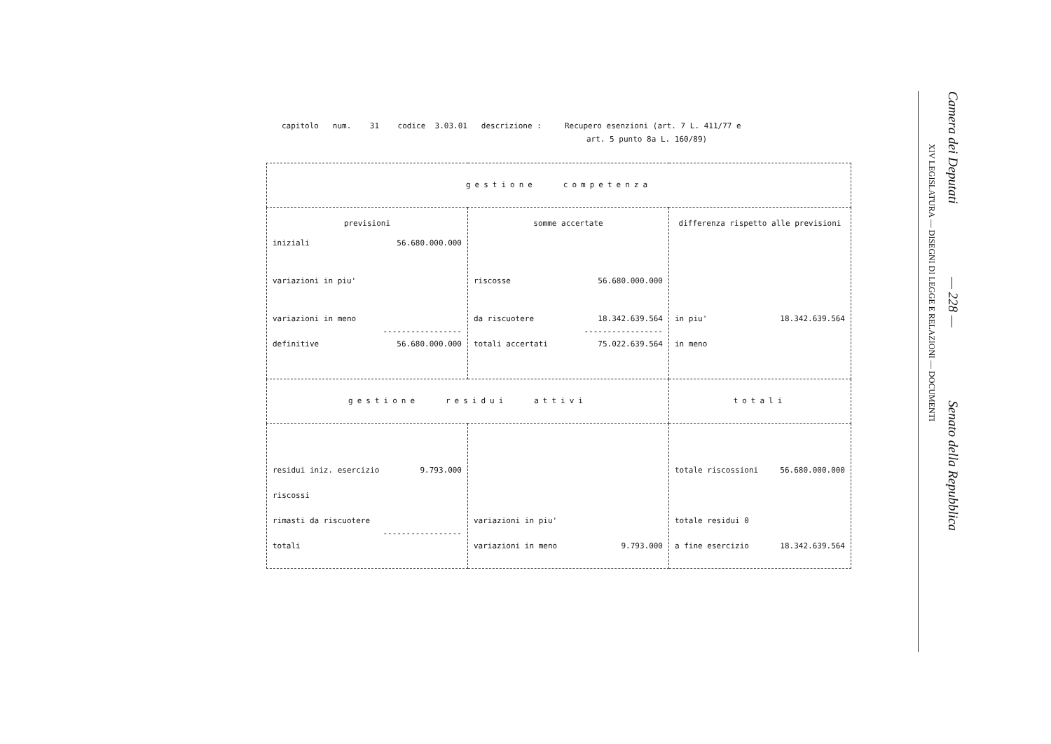capitolo num. 31 codice 3.03.01 descrizione : Recupero esenzioni (art. 7 L. 411/77 e
art. 5 punto 8a L. 160/89)
| gestione competenza | | |
| previsioni iniziali 56.680.000.000 variazioni in piu' variazioni in meno ----------------- definitive 56.680.000.000 | somme accertate riscosse 56.680.000.000 da riscuotere 18.342.639.564 ----------------- totali accertati 75.022.639.564 | differenza rispetto alle previsioni in piu' 18.342.639.564 in meno |
| gestione residui attivi | | totali |
| residui iniz. esercizio 9.793.000 riscossi rimasti da riscuotere ----------------- totali | variazioni in piu' variazioni in meno 9.793.000 | totale riscossioni 56.680.000.000 totale residui 0 a fine esercizio 18.342.639.564 |
Camera dei Deputati — 228 — Senato della Repubblica
XIV LEGISLATURA — DISEGNI DI LEGGE E RELAZIONI — DOCUMENTI